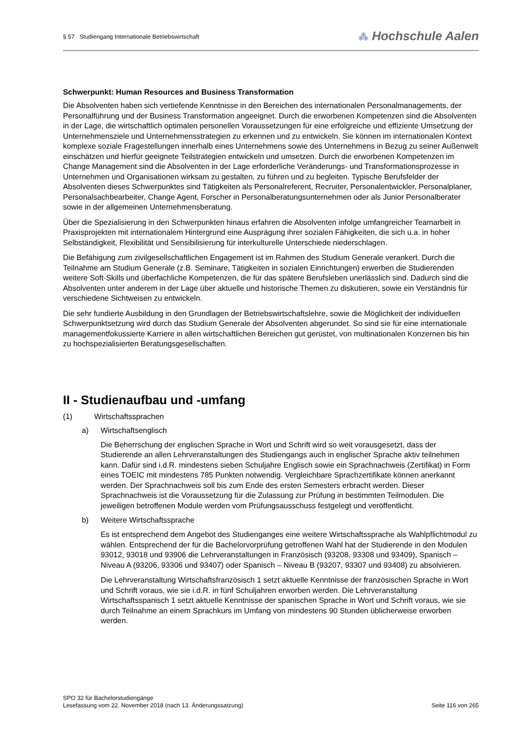§ 57 Studiengang Internationale Betriebswirtschaft
⁂ Hochschule Aalen
Schwerpunkt: Human Resources and Business Transformation
Die Absolventen haben sich vertiefende Kenntnisse in den Bereichen des internationalen Personalmanagements, der Personalführung und der Business Transformation angeeignet. Durch die erworbenen Kompetenzen sind die Absolventen in der Lage, die wirtschaftlich optimalen personellen Voraussetzungen für eine erfolgreiche und effiziente Umsetzung der Unternehmensziele und Unternehmensstrategien zu erkennen und zu entwickeln. Sie können im internationalen Kontext komplexe soziale Fragestellungen innerhalb eines Unternehmens sowie des Unternehmens in Bezug zu seiner Außenwelt einschätzen und hierfür geeignete Teilstrategien entwickeln und umsetzen. Durch die erworbenen Kompetenzen im Change Management sind die Absolventen in der Lage erforderliche Veränderungs- und Transformationsprozesse in Unternehmen und Organisationen wirksam zu gestalten, zu führen und zu begleiten. Typische Berufsfelder der Absolventen dieses Schwerpunktes sind Tätigkeiten als Personalreferent, Recruiter, Personalentwickler, Personalplaner, Personalsachbearbeiter, Change Agent, Forscher in Personalberatungsunternehmen oder als Junior Personalberater sowie in der allgemeinen Unternehmensberatung.
Über die Spezialisierung in den Schwerpunkten hinaus erfahren die Absolventen infolge umfangreicher Teamarbeit in Praxisprojekten mit internationalem Hintergrund eine Ausprägung ihrer sozialen Fähigkeiten, die sich u.a. in hoher Selbständigkeit, Flexibilität und Sensibilisierung für interkulturelle Unterschiede niederschlagen.
Die Befähigung zum zivilgesellschaftlichen Engagement ist im Rahmen des Studium Generale verankert. Durch die Teilnahme am Studium Generale (z.B. Seminare, Tätigkeiten in sozialen Einrichtungen) erwerben die Studierenden weitere Soft-Skills und überfachliche Kompetenzen, die für das spätere Berufsleben unerlässlich sind. Dadurch sind die Absolventen unter anderem in der Lage über aktuelle und historische Themen zu diskutieren, sowie ein Verständnis für verschiedene Sichtweisen zu entwickeln.
Die sehr fundierte Ausbildung in den Grundlagen der Betriebswirtschaftslehre, sowie die Möglichkeit der individuellen Schwerpunktsetzung wird durch das Studium Generale der Absolventen abgerundet. So sind sie für eine internationale managementfokussierte Karriere in allen wirtschaftlichen Bereichen gut gerüstet, von multinationalen Konzernen bis hin zu hochspezialisierten Beratungsgesellschaften.
II - Studienaufbau und -umfang
(1) Wirtschaftssprachen
a) Wirtschaftsenglisch
Die Beherrschung der englischen Sprache in Wort und Schrift wird so weit vorausgesetzt, dass der Studierende an allen Lehrveranstaltungen des Studiengangs auch in englischer Sprache aktiv teilnehmen kann. Dafür sind i.d.R. mindestens sieben Schuljahre Englisch sowie ein Sprachnachweis (Zertifikat) in Form eines TOEIC mit mindestens 785 Punkten notwendig. Vergleichbare Sprachzertifikate können anerkannt werden. Der Sprachnachweis soll bis zum Ende des ersten Semesters erbracht werden. Dieser Sprachnachweis ist die Voraussetzung für die Zulassung zur Prüfung in bestimmten Teilmodulen. Die jeweiligen betroffenen Module werden vom Prüfungsausschuss festgelegt und veröffentlicht.
b) Weitere Wirtschaftssprache
Es ist entsprechend dem Angebot des Studienganges eine weitere Wirtschaftssprache als Wahlpflichtmodul zu wählen. Entsprechend der für die Bachelorvorprüfung getroffenen Wahl hat der Studierende in den Modulen 93012, 93018 und 93906 die Lehrveranstaltungen in Französisch (93208, 93308 und 93409), Spanisch – Niveau A (93206, 93306 und 93407) oder Spanisch – Niveau B (93207, 93307 und 93408) zu absolvieren.
Die Lehrveranstaltung Wirtschaftsfranzösisch 1 setzt aktuelle Kenntnisse der französischen Sprache in Wort und Schrift voraus, wie sie i.d.R. in fünf Schuljahren erworben werden. Die Lehrveranstaltung Wirtschaftsspanisch 1 setzt aktuelle Kenntnisse der spanischen Sprache in Wort und Schrift voraus, wie sie durch Teilnahme an einem Sprachkurs im Umfang von mindestens 90 Stunden üblicherweise erworben werden.
SPO 32 für Bachelorstudiengänge
Lesefassung vom 22. November 2018 (nach 13. Änderungssatzung) Seite 116 von 265